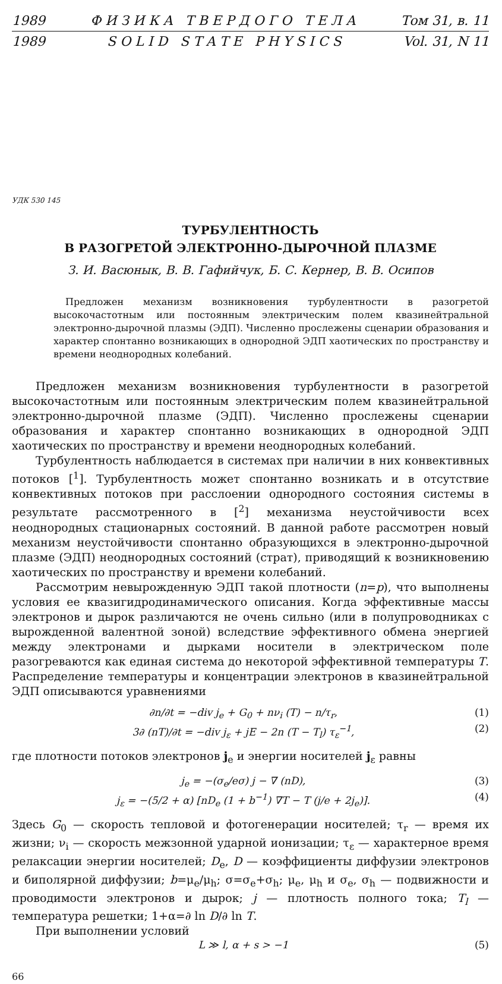1989 Ф И З И К А Т В Е Р Д О Г О Т Е Л А Том 31, в. 11
1989 S O L I D S T A T E P H Y S I C S Vol. 31, N 11
УДК 530 145
ТУРБУЛЕНТНОСТЬ
В РАЗОГРЕТОЙ ЭЛЕКТРОННО-ДЫРОЧНОЙ ПЛАЗМЕ
З. И. Васюнык, В. В. Гафийчук, Б. С. Кернер, В. В. Осипов
Предложен механизм возникновения турбулентности в разогретой высокочастотным или постоянным электрическим полем квазинейтральной электронно-дырочной плазмы (ЭДП). Численно прослежены сценарии образования и характер спонтанно возникающих в однородной ЭДП хаотических по пространству и времени неоднородных колебаний.
Предложен механизм возникновения турбулентности в разогретой высокочастотным или постоянным электрическим полем квазинейтральной электронно-дырочной плазме (ЭДП). Численно прослежены сценарии образования и характер спонтанно возникающих в однородной ЭДП хаотических по пространству и времени неоднородных колебаний.
Турбулентность наблюдается в системах при наличии в них конвективных потоков [<sup>1</sup>]. Турбулентность может спонтанно возникать и в отсутствие конвективных потоков при расслоении однородного состояния системы в результате рассмотренного в [<sup>2</sup>] механизма неустойчивости всех неоднородных стационарных состояний. В данной работе рассмотрен новый механизм неустойчивости спонтанно образующихся в электронно-дырочной плазме (ЭДП) неоднородных состояний (страт), приводящий к возникновению хаотических по пространству и времени колебаний.
Рассмотрим невырожденную ЭДП такой плотности (n=p), что выполнены условия ее квазигидродинамического описания. Когда эффективные массы электронов и дырок различаются не очень сильно (или в полупроводниках с вырожденной валентной зоной) вследствие эффективного обмена энергией между электронами и дырками носители в электрическом поле разогреваются как единая система до некоторой эффективной температуры T. Распределение температуры и концентрации электронов в квазинейтральной ЭДП описываются уравнениями
∂n/∂t = −div j<sub>e</sub> + G<sub>0</sub> + nν<sub>i</sub> (T) − n/τ<sub>r</sub>, (1)
3∂ (nT)/∂t = −div j<sub>ε</sub> + jE − 2n (T − T<sub>l</sub>) τ<sub>ε</sub><sup>−1</sup>, (2)
где плотности потоков электронов j<sub>e</sub> и энергии носителей j<sub>ε</sub> равны
j<sub>e</sub> = −(σ<sub>e</sub>/eσ) j − ∇ (nD), (3)
j<sub>ε</sub> = −(5/2 + α) [nD<sub>e</sub> (1 + b<sup>−1</sup>) ∇T − T (j/e + 2j<sub>e</sub>)]. (4)
Здесь G<sub>0</sub> — скорость тепловой и фотогенерации носителей; τ<sub>r</sub> — время их жизни; ν<sub>i</sub> — скорость межзонной ударной ионизации; τ<sub>ε</sub> — характерное время релаксации энергии носителей; D<sub>e</sub>, D — коэффициенты диффузии электронов и биполярной диффузии; b=μ<sub>e</sub>/μ<sub>h</sub>; σ=σ<sub>e</sub>+σ<sub>h</sub>; μ<sub>e</sub>, μ<sub>h</sub> и σ<sub>e</sub>, σ<sub>h</sub> — подвижности и проводимости электронов и дырок; j — плотность полного тока; T<sub>l</sub> — температура решетки; 1+α=∂ ln D/∂ ln T.
При выполнении условий
L ≫ l, α + s > −1 (5)
66